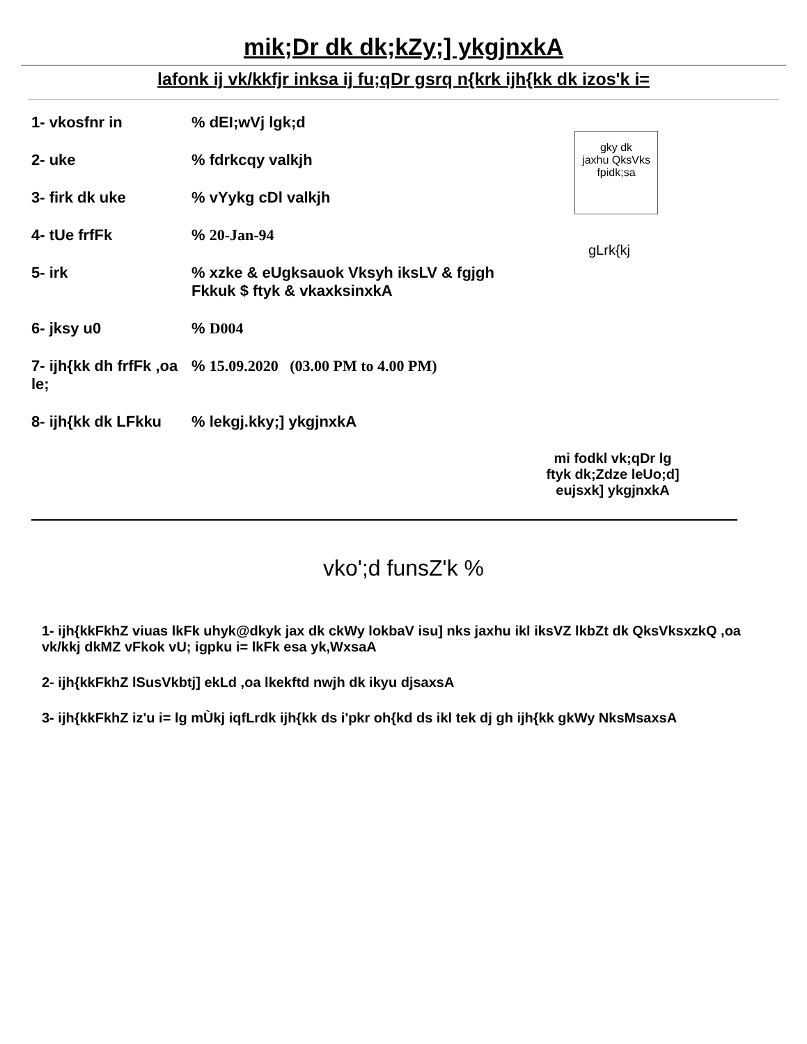mik;Dr dk dk;kZy;] ykgjnxkA
lafonk ij vk/kkfjr inksa ij fu;qDr gsrq n{krk ijh{kk dk izos'k i=
1- vkosfnr in% dEI;wVj lgk;d
2- uke% fdrkcqy valkjh
3- firk dk uke% vYykg cDl valkjh
4- tUe frfFk% 20-Jan-94
5- irk% xzke & eUgksauok Vksyh iksLV & fgjgh
Fkkuk $ ftyk & vkaxksinxkA
6- jksy u0% D004
7- ijh{kk dh frfFk ,oa le;% 15.09.2020 (03.00 PM to 4.00 PM)
8- ijh{kk dk LFkku% lekgj.kky;] ykgjnxkA
gky dk
jaxhu QksVks
fpidk;sa
gLrk{kj
mi fodkl vk;qDr lg
ftyk dk;Zdze leUo;d]
eujsxk] ykgjnxkA
vko';d funsZ'k %
1- ijh{kkFkhZ viuas lkFk uhyk@dkyk jax dk ckWy lokbaV isu] nks jaxhu ikl iksVZ lkbZt dk QksVksxzkQ ,oa vk/kkj dkMZ vFkok vU; igpku i= lkFk esa yk,WxsaA
2- ijh{kkFkhZ lSusVkbtj] ekLd ,oa lkekftd nwjh dk ikyu djsaxsA
3- ijh{kkFkhZ iz'u i= lg mÙkj iqfLrdk ijh{kk ds i'pkr oh{kd ds ikl tek dj gh ijh{kk gkWy NksMsaxsA